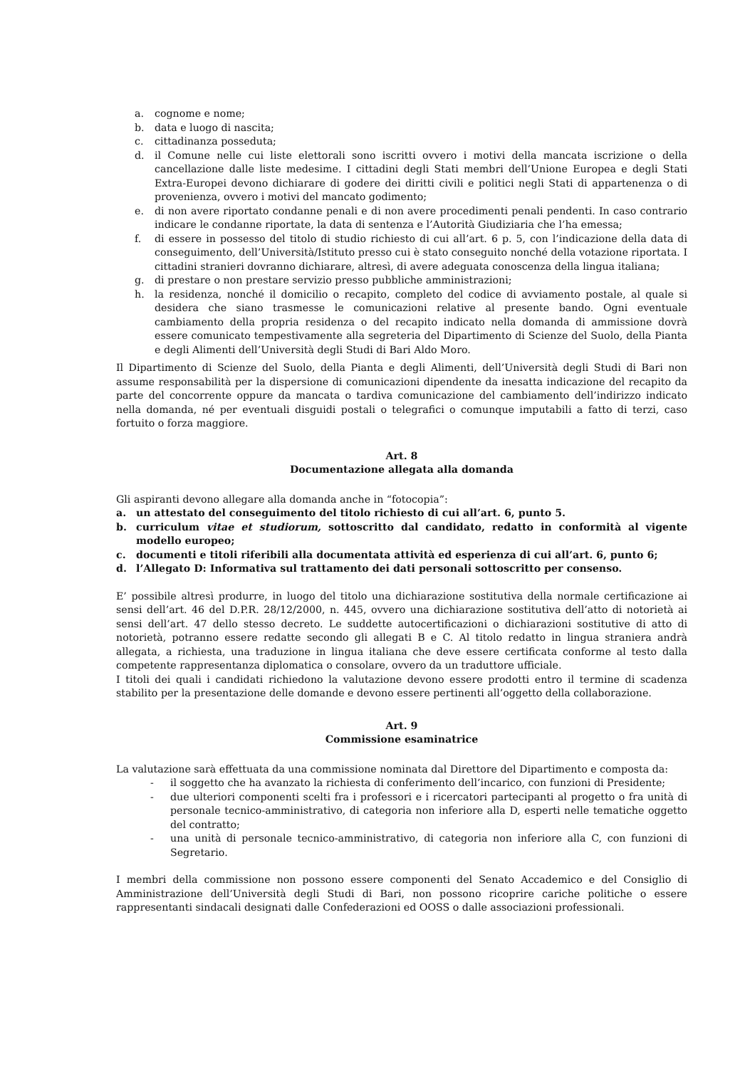a. cognome e nome;
b. data e luogo di nascita;
c. cittadinanza posseduta;
d. il Comune nelle cui liste elettorali sono iscritti ovvero i motivi della mancata iscrizione o della cancellazione dalle liste medesime. I cittadini degli Stati membri dell’Unione Europea e degli Stati Extra-Europei devono dichiarare di godere dei diritti civili e politici negli Stati di appartenenza o di provenienza, ovvero i motivi del mancato godimento;
e. di non avere riportato condanne penali e di non avere procedimenti penali pendenti. In caso contrario indicare le condanne riportate, la data di sentenza e l’Autorità Giudiziaria che l’ha emessa;
f. di essere in possesso del titolo di studio richiesto di cui all’art. 6 p. 5, con l’indicazione della data di conseguimento, dell’Università/Istituto presso cui è stato conseguito nonché della votazione riportata. I cittadini stranieri dovranno dichiarare, altresì, di avere adeguata conoscenza della lingua italiana;
g. di prestare o non prestare servizio presso pubbliche amministrazioni;
h. la residenza, nonché il domicilio o recapito, completo del codice di avviamento postale, al quale si desidera che siano trasmesse le comunicazioni relative al presente bando. Ogni eventuale cambiamento della propria residenza o del recapito indicato nella domanda di ammissione dovrà essere comunicato tempestivamente alla segreteria del Dipartimento di Scienze del Suolo, della Pianta e degli Alimenti dell’Università degli Studi di Bari Aldo Moro.
Il Dipartimento di Scienze del Suolo, della Pianta e degli Alimenti, dell’Università degli Studi di Bari non assume responsabilità per la dispersione di comunicazioni dipendente da inesatta indicazione del recapito da parte del concorrente oppure da mancata o tardiva comunicazione del cambiamento dell’indirizzo indicato nella domanda, né per eventuali disguidi postali o telegrafici o comunque imputabili a fatto di terzi, caso fortuito o forza maggiore.
Art. 8
Documentazione allegata alla domanda
Gli aspiranti devono allegare alla domanda anche in “fotocopia”:
a. un attestato del conseguimento del titolo richiesto di cui all’art. 6, punto 5.
b. curriculum vitae et studiorum, sottoscritto dal candidato, redatto in conformità al vigente modello europeo;
c. documenti e titoli riferibili alla documentata attività ed esperienza di cui all’art. 6, punto 6;
d. l’Allegato D: Informativa sul trattamento dei dati personali sottoscritto per consenso.
E’ possibile altresì produrre, in luogo del titolo una dichiarazione sostitutiva della normale certificazione ai sensi dell’art. 46 del D.P.R. 28/12/2000, n. 445, ovvero una dichiarazione sostitutiva dell’atto di notorietà ai sensi dell’art. 47 dello stesso decreto. Le suddette autocertificazioni o dichiarazioni sostitutive di atto di notorietà, potranno essere redatte secondo gli allegati B e C. Al titolo redatto in lingua straniera andrà allegata, a richiesta, una traduzione in lingua italiana che deve essere certificata conforme al testo dalla competente rappresentanza diplomatica o consolare, ovvero da un traduttore ufficiale.
I titoli dei quali i candidati richiedono la valutazione devono essere prodotti entro il termine di scadenza stabilito per la presentazione delle domande e devono essere pertinenti all’oggetto della collaborazione.
Art. 9
Commissione esaminatrice
La valutazione sarà effettuata da una commissione nominata dal Direttore del Dipartimento e composta da:
- il soggetto che ha avanzato la richiesta di conferimento dell’incarico, con funzioni di Presidente;
- due ulteriori componenti scelti fra i professori e i ricercatori partecipanti al progetto o fra unità di personale tecnico-amministrativo, di categoria non inferiore alla D, esperti nelle tematiche oggetto del contratto;
- una unità di personale tecnico-amministrativo, di categoria non inferiore alla C, con funzioni di Segretario.
I membri della commissione non possono essere componenti del Senato Accademico e del Consiglio di Amministrazione dell’Università degli Studi di Bari, non possono ricoprire cariche politiche o essere rappresentanti sindacali designati dalle Confederazioni ed OOSS o dalle associazioni professionali.